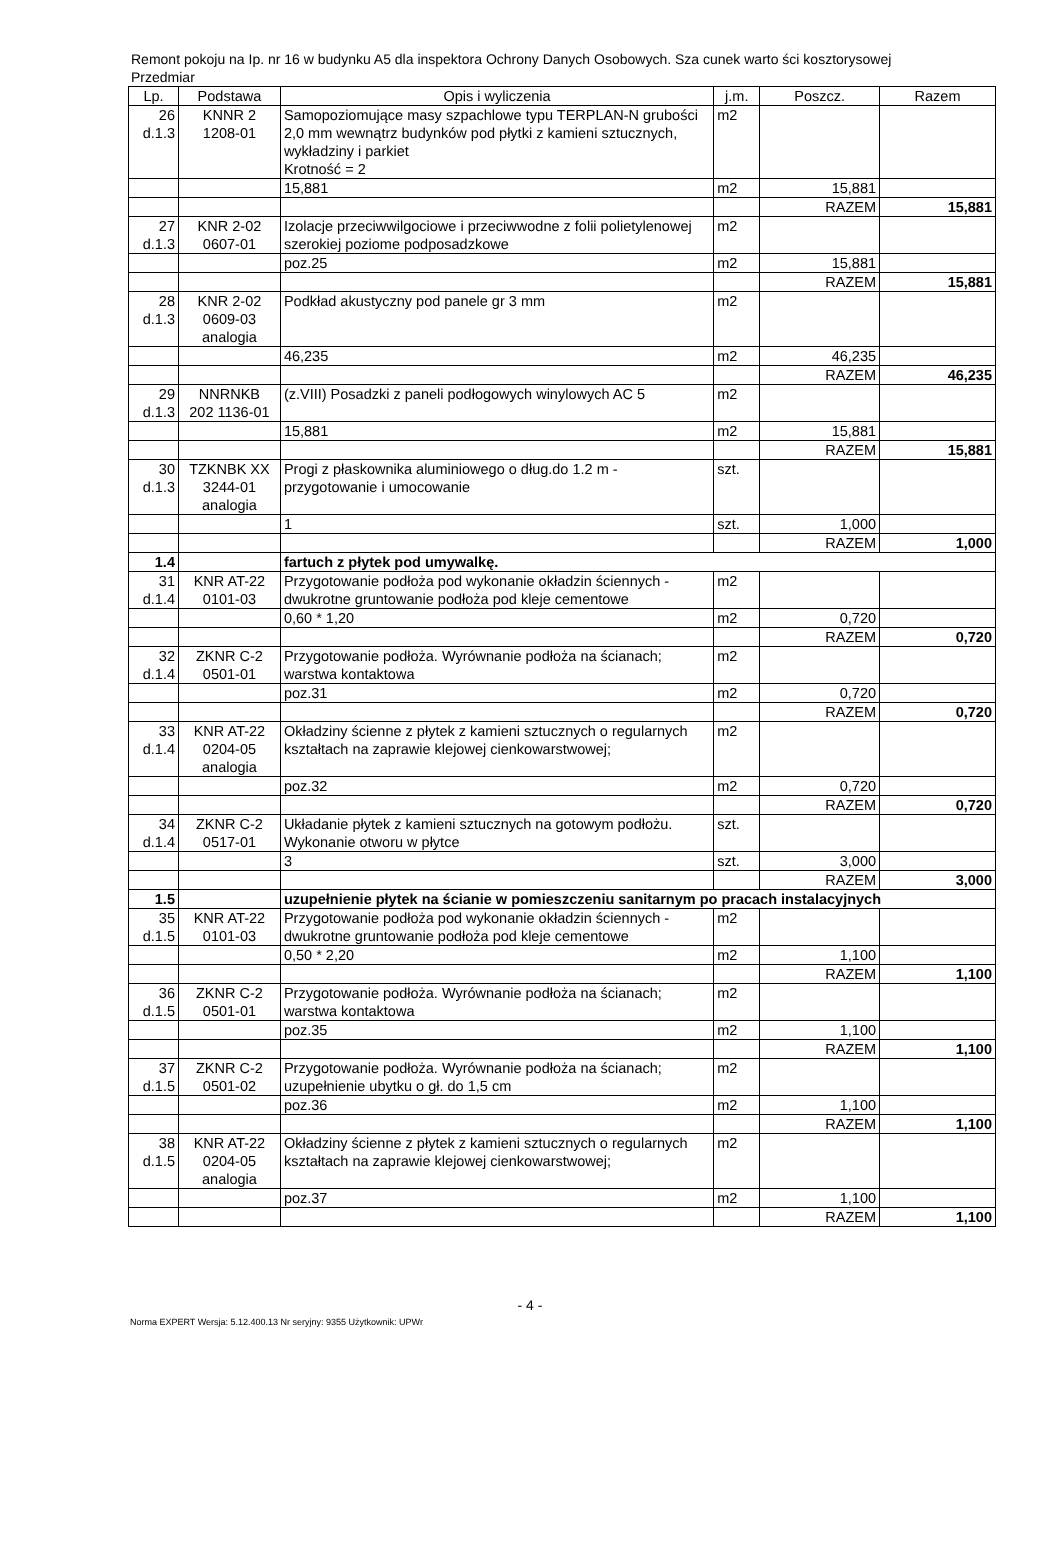Remont pokoju na Ip. nr 16 w budynku A5 dla inspektora Ochrony Danych Osobowych. Sza cunek warto ści kosztorysowej
Przedmiar
| Lp. | Podstawa | Opis i wyliczenia | j.m. | Poszcz. | Razem |
| --- | --- | --- | --- | --- | --- |
| 26 d.1.3 | KNNR 2 1208-01 | Samopoziomujące masy szpachlowe typu TERPLAN-N grubości 2,0 mm wewnątrz budynków pod płytki z kamieni sztucznych, wykładziny i parkiet Krotność = 2 | m2 | | |
| | | 15,881 | m2 | 15,881 | |
| | | | | RAZEM | 15,881 |
| 27 d.1.3 | KNR 2-02 0607-01 | Izolacje przeciwwilgociowe i przeciwwodne z folii polietylenowej szerokiej poziome podposadzkowe | m2 | | |
| | | poz.25 | m2 | 15,881 | |
| | | | | RAZEM | 15,881 |
| 28 d.1.3 | KNR 2-02 0609-03 analogia | Podkład akustyczny pod panele gr 3 mm | m2 | | |
| | | 46,235 | m2 | 46,235 | |
| | | | | RAZEM | 46,235 |
| 29 d.1.3 | NNRNKB 202 1136-01 | (z.VIII) Posadzki z paneli podłogowych winylowych AC 5 | m2 | | |
| | | 15,881 | m2 | 15,881 | |
| | | | | RAZEM | 15,881 |
| 30 d.1.3 | TZKNBK XX 3244-01 analogia | Progi z płaskownika aluminiowego o dług.do 1.2 m - przygotowanie i umocowanie | szt. | | |
| | | 1 | szt. | 1,000 | |
| | | | | RAZEM | 1,000 |
| 1.4 | | fartuch z płytek pod umywalkę. | | | |
| 31 d.1.4 | KNR AT-22 0101-03 | Przygotowanie podłoża pod wykonanie okładzin ściennych - dwukrotne gruntowanie podłoża pod kleje cementowe | m2 | | |
| | | 0,60 * 1,20 | m2 | 0,720 | |
| | | | | RAZEM | 0,720 |
| 32 d.1.4 | ZKNR C-2 0501-01 | Przygotowanie podłoża. Wyrównanie podłoża na ścianach; warstwa kontaktowa | m2 | | |
| | | poz.31 | m2 | 0,720 | |
| | | | | RAZEM | 0,720 |
| 33 d.1.4 | KNR AT-22 0204-05 analogia | Okładziny ścienne z płytek z kamieni sztucznych o regularnych kształtach na zaprawie klejowej cienkowarstwowej; | m2 | | |
| | | poz.32 | m2 | 0,720 | |
| | | | | RAZEM | 0,720 |
| 34 d.1.4 | ZKNR C-2 0517-01 | Układanie płytek z kamieni sztucznych na gotowym podłożu. Wykonanie otworu w płytce | szt. | | |
| | | 3 | szt. | 3,000 | |
| | | | | RAZEM | 3,000 |
| 1.5 | | uzupełnienie płytek na ścianie w pomieszczeniu sanitarnym po pracach instalacyjnych | | | |
| 35 d.1.5 | KNR AT-22 0101-03 | Przygotowanie podłoża pod wykonanie okładzin ściennych - dwukrotne gruntowanie podłoża pod kleje cementowe | m2 | | |
| | | 0,50 * 2,20 | m2 | 1,100 | |
| | | | | RAZEM | 1,100 |
| 36 d.1.5 | ZKNR C-2 0501-01 | Przygotowanie podłoża. Wyrównanie podłoża na ścianach; warstwa kontaktowa | m2 | | |
| | | poz.35 | m2 | 1,100 | |
| | | | | RAZEM | 1,100 |
| 37 d.1.5 | ZKNR C-2 0501-02 | Przygotowanie podłoża. Wyrównanie podłoża na ścianach; uzupełnienie ubytku o gł. do 1,5 cm | m2 | | |
| | | poz.36 | m2 | 1,100 | |
| | | | | RAZEM | 1,100 |
| 38 d.1.5 | KNR AT-22 0204-05 analogia | Okładziny ścienne z płytek z kamieni sztucznych o regularnych kształtach na zaprawie klejowej cienkowarstwowej; | m2 | | |
| | | poz.37 | m2 | 1,100 | |
| | | | | RAZEM | 1,100 |
- 4 -
Norma EXPERT Wersja: 5.12.400.13 Nr seryjny: 9355 Użytkownik: UPWr